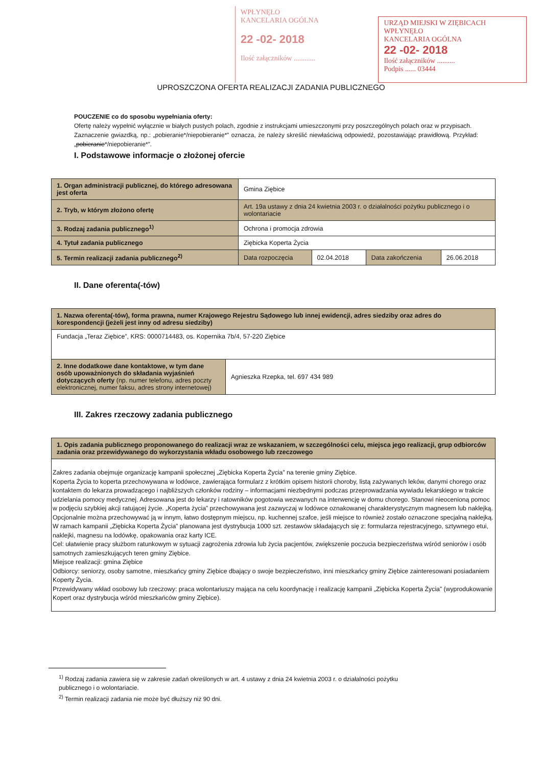WPŁYNĘŁO
KANCELARIA OGÓLNA
22 -02- 2018
Ilość załączników ............
URZĄD MIEJSKI W ZIĘBICACH
WPŁYNĘŁO
KANCELARIA OGÓLNA
22 -02- 2018
Ilość załączników ..........
Podpis ...... 03444
UPROSZCZONA OFERTA REALIZACJI ZADANIA PUBLICZNEGO
POUCZENIE co do sposobu wypełniania oferty:
Ofertę należy wypełnić wyłącznie w białych pustych polach, zgodnie z instrukcjami umieszczonymi przy poszczególnych polach oraz w przypisach.
Zaznaczenie gwiazdką, np.: „pobieranie*/niepobieranie*” oznacza, że należy skreślić niewłaściwą odpowiedź, pozostawiając prawidłową. Przykład: „pobieranie*/niepobieranie*”.
I. Podstawowe informacje o złożonej ofercie
| 1. Organ administracji publicznej, do którego adresowana jest oferta | Gmina Ziębice | | | |
| 2. Tryb, w którym złożono ofertę | Art. 19a ustawy z dnia 24 kwietnia 2003 r. o działalności pożytku publicznego i o wolontariacie | | | |
| 3. Rodzaj zadania publicznego<sup>1)</sup> | Ochrona i promocja zdrowia | | | |
| 4. Tytuł zadania publicznego | Ziębicka Koperta Życia | | | |
| 5. Termin realizacji zadania publicznego<sup>2)</sup> | Data rozpoczęcia | 02.04.2018 | Data zakończenia | 26.06.2018 |
II. Dane oferenta(-tów)
| 1. Nazwa oferenta(-tów), forma prawna, numer Krajowego Rejestru Sądowego lub innej ewidencji, adres siedziby oraz adres do korespondencji (jeżeli jest inny od adresu siedziby) | |
| --- | --- |
| Fundacja „Teraz Ziębice”, KRS: 0000714483, os. Kopernika 7b/4, 57-220 Ziębice | |
| 2. Inne dodatkowe dane kontaktowe, w tym dane osób upoważnionych do składania wyjaśnień dotyczących oferty (np. numer telefonu, adres poczty elektronicznej, numer faksu, adres strony internetowej) | Agnieszka Rzepka, tel. 697 434 989 |
III. Zakres rzeczowy zadania publicznego
| 1. Opis zadania publicznego proponowanego do realizacji wraz ze wskazaniem, w szczególności celu, miejsca jego realizacji, grup odbiorców zadania oraz przewidywanego do wykorzystania wkładu osobowego lub rzeczowego |
| --- |
| Zakres zadania obejmuje organizację kampanii społecznej „Ziębicka Koperta Życia” na terenie gminy Ziębice. Koperta Życia to koperta przechowywana w lodówce, zawierająca formularz z krótkim opisem historii choroby, listą zażywanych leków, danymi chorego oraz kontaktem do lekarza prowadzącego i najbliższych członków rodziny – informacjami niezbędnymi podczas przeprowadzania wywiadu lekarskiego w trakcie udzielania pomocy medycznej. Adresowana jest do lekarzy i ratowników pogotowia wezwanych na interwencję w domu chorego. Stanowi nieocenioną pomoc w podjęciu szybkiej akcji ratującej życie. „Koperta życia” przechowywana jest zazwyczaj w lodówce oznakowanej charakterystycznym magnesem lub naklejką. Opcjonalnie można przechowywać ją w innym, łatwo dostępnym miejscu, np. kuchennej szafce, jeśli miejsce to również zostało oznaczone specjalną naklejką. W ramach kampanii „Ziębicka Koperta Życia” planowana jest dystrybucja 1000 szt. zestawów składających się z: formularza rejestracyjnego, sztywnego etui, naklejki, magnesu na lodówkę, opakowania oraz karty ICE. Cel: ułatwienie pracy służbom ratunkowym w sytuacji zagrożenia zdrowia lub życia pacjentów, zwiększenie poczucia bezpieczeństwa wśród seniorów i osób samotnych zamieszkujących teren gminy Ziębice. Miejsce realizacji: gmina Ziębice Odbiorcy: seniorzy, osoby samotne, mieszkańcy gminy Ziębice dbający o swoje bezpieczeństwo, inni mieszkańcy gminy Ziębice zainteresowani posiadaniem Koperty Życia. Przewidywany wkład osobowy lub rzeczowy: praca wolontariuszy mająca na celu koordynację i realizację kampanii „Ziębicka Koperta Życia” (wyprodukowanie Kopert oraz dystrybucja wśród mieszkańców gminy Ziębice). |
<sup>1)</sup> Rodzaj zadania zawiera się w zakresie zadań określonych w art. 4 ustawy z dnia 24 kwietnia 2003 r. o działalności pożytku publicznego i o wolontariacie.
<sup>2)</sup> Termin realizacji zadania nie może być dłuższy niż 90 dni.